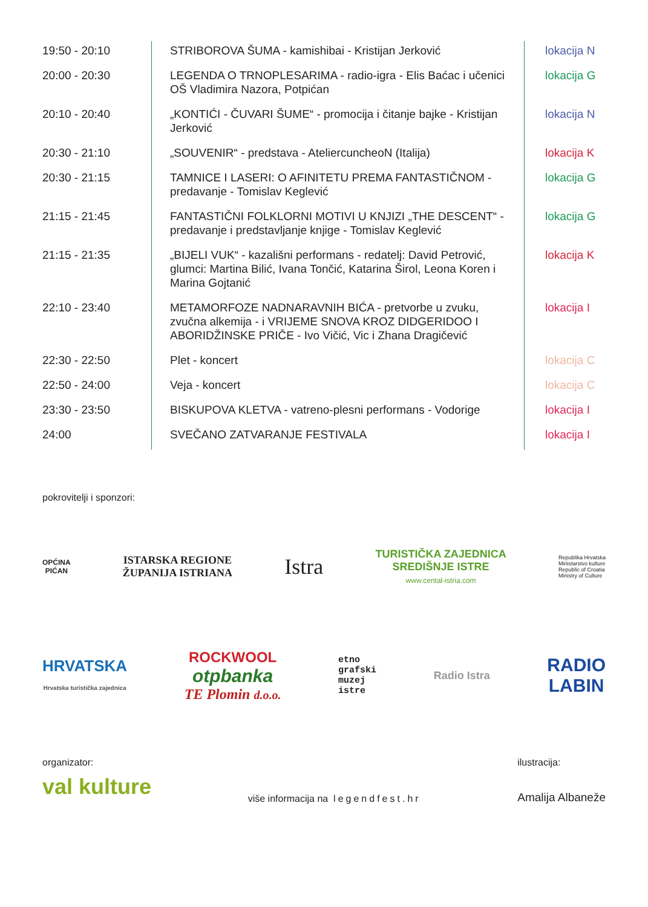| 19:50 - 20:10 | STRIBOROVA ŠUMA - kamishibai - Kristijan Jerković | lokacija N |
| 20:00 - 20:30 | LEGENDA O TRNOPLESARIMA - radio-igra - Elis Baćac i učenici OŠ Vladimira Nazora, Potpićan | lokacija G |
| 20:10 - 20:40 | „KONTIĆI - ČUVARI ŠUME“ - promocija i čitanje bajke - Kristijan Jerković | lokacija N |
| 20:30 - 21:10 | „SOUVENIR“ - predstava - AteliercuncheoN (Italija) | lokacija K |
| 20:30 - 21:15 | TAMNICE I LASERI: O AFINITETU PREMA FANTASTIČNOM - predavanje - Tomislav Keglević | lokacija G |
| 21:15 - 21:45 | FANTASTIČNI FOLKLORNI MOTIVI U KNJIZI „THE DESCENT“ - predavanje i predstavljanje knjige - Tomislav Keglević | lokacija G |
| 21:15 - 21:35 | „BIJELI VUK“ - kazališni performans - redatelj: David Petrović, glumci: Martina Bilić, Ivana Tončić, Katarina Širol, Leona Koren i Marina Gojtanić | lokacija K |
| 22:10 - 23:40 | METAMORFOZE NADNARAVNIH BIĆA - pretvorbe u zvuku, zvučna alkemija - i VRIJEME SNOVA KROZ DIDGERIDOO I ABORIDŽINSKE PRIČE - Ivo Vičić, Vic i Zhana Dragičević | lokacija I |
| 22:30 - 22:50 | Plet - koncert | lokacija C |
| 22:50 - 24:00 | Veja - koncert | lokacija C |
| 23:30 - 23:50 | BISKUPOVA KLETVA - vatreno-plesni performans - Vodorige | lokacija I |
| 24:00 | SVEČANO ZATVARANJE FESTIVALA | lokacija I |
pokrovitelji i sponzori:
OPĆINA
PIĆAN
ISTARSKA REGIONE
ŽUPANIJA ISTRIANA
Istra
TURISTIČKA ZAJEDNICA
SREDIŠNJE ISTRE
www.cental-istria.com
Republika Hrvatska
Ministarstvo kulture
Republic of Croatia
Ministry of Culture
HRVATSKA
Hrvatska turistička zajednica
ROCKWOOL
otpbanka
TE Plomin d.o.o.
etno
grafski
muzej
istre
Radio Istra
RADIO
LABIN
organizator:
val kulture
više informacija na legendfest.hr
ilustracija:
Amalija Albaneže